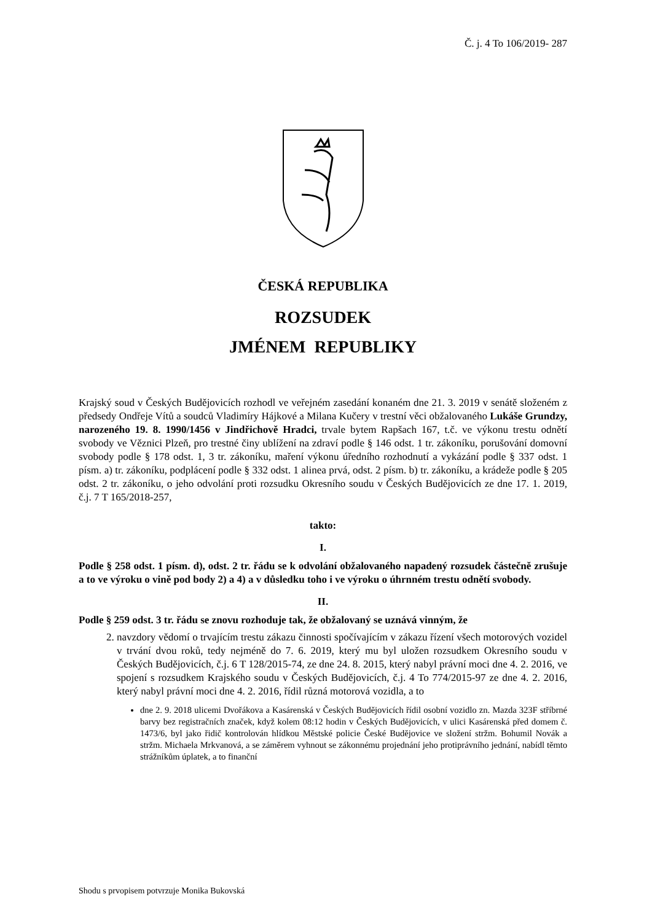Č. j. 4 To 106/2019- 287
ČESKÁ REPUBLIKA
ROZSUDEK
JMÉNEM REPUBLIKY
Krajský soud v Českých Budějovicích rozhodl ve veřejném zasedání konaném dne 21. 3. 2019 v senátě složeném z předsedy Ondřeje Vítů a soudců Vladimíry Hájkové a Milana Kučery v trestní věci obžalovaného Lukáše Grundzy, narozeného 19. 8. 1990/1456 v Jindřichově Hradci, trvale bytem Rapšach 167, t.č. ve výkonu trestu odnětí svobody ve Věznici Plzeň, pro trestné činy ublížení na zdraví podle § 146 odst. 1 tr. zákoníku, porušování domovní svobody podle § 178 odst. 1, 3 tr. zákoníku, maření výkonu úředního rozhodnutí a vykázání podle § 337 odst. 1 písm. a) tr. zákoníku, podplácení podle § 332 odst. 1 alinea prvá, odst. 2 písm. b) tr. zákoníku, a krádeže podle § 205 odst. 2 tr. zákoníku, o jeho odvolání proti rozsudku Okresního soudu v Českých Budějovicích ze dne 17. 1. 2019, č.j. 7 T 165/2018-257,
takto:
I.
Podle § 258 odst. 1 písm. d), odst. 2 tr. řádu se k odvolání obžalovaného napadený rozsudek částečně zrušuje a to ve výroku o vině pod body 2) a 4) a v důsledku toho i ve výroku o úhrnném trestu odnětí svobody.
II.
Podle § 259 odst. 3 tr. řádu se znovu rozhoduje tak, že obžalovaný se uznává vinným, že
2. navzdory vědomí o trvajícím trestu zákazu činnosti spočívajícím v zákazu řízení všech motorových vozidel v trvání dvou roků, tedy nejméně do 7. 6. 2019, který mu byl uložen rozsudkem Okresního soudu v Českých Budějovicích, č.j. 6 T 128/2015-74, ze dne 24. 8. 2015, který nabyl právní moci dne 4. 2. 2016, ve spojení s rozsudkem Krajského soudu v Českých Budějovicích, č.j. 4 To 774/2015-97 ze dne 4. 2. 2016, který nabyl právní moci dne 4. 2. 2016, řídil různá motorová vozidla, a to
dne 2. 9. 2018 ulicemi Dvořákova a Kasárenská v Českých Budějovicích řídil osobní vozidlo zn. Mazda 323F stříbrné barvy bez registračních značek, když kolem 08:12 hodin v Českých Budějovicích, v ulici Kasárenská před domem č. 1473/6, byl jako řidič kontrolován hlídkou Městské policie České Budějovice ve složení stržm. Bohumil Novák a stržm. Michaela Mrkvanová, a se záměrem vyhnout se zákonnému projednání jeho protiprávního jednání, nabídl těmto strážníkům úplatek, a to finanční
Shodu s prvopisem potvrzuje Monika Bukovská